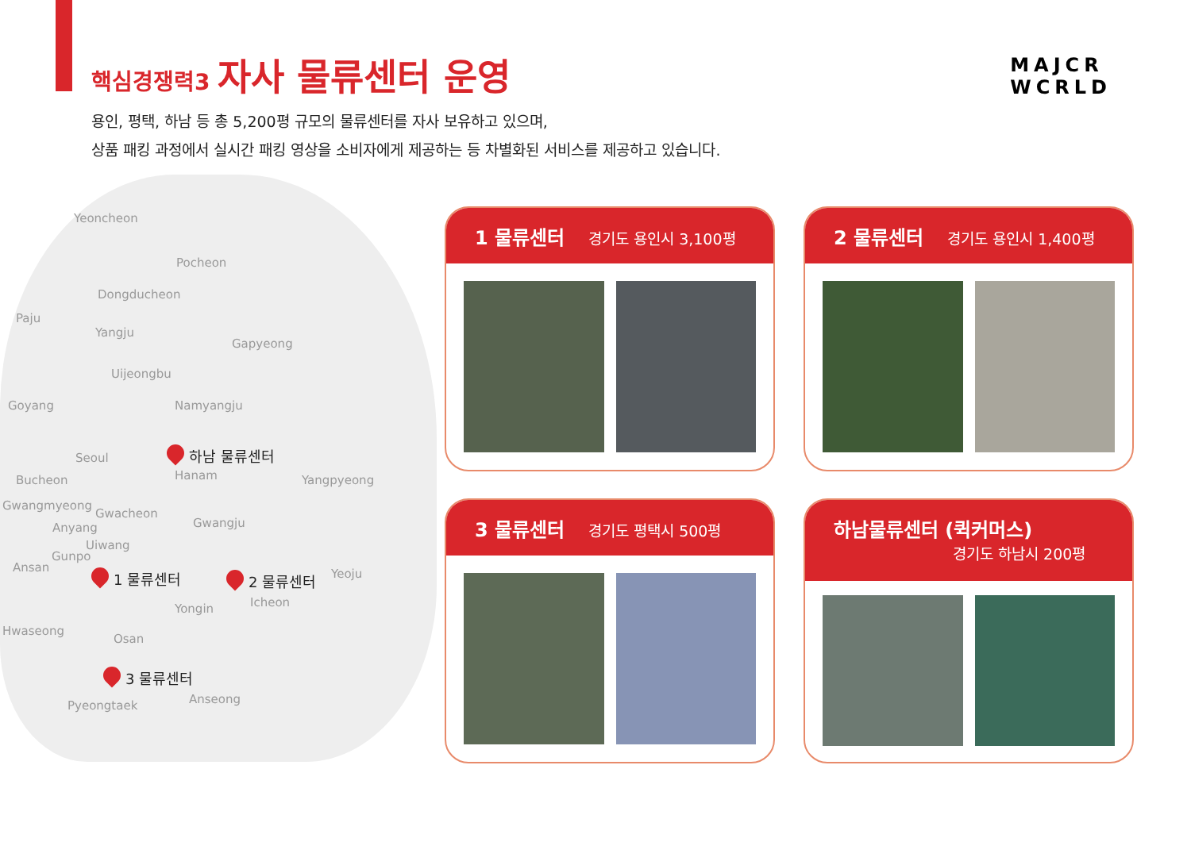핵심경쟁력3 자사 물류센터 운영
MAJCR
WCRLD
용인, 평택, 하남 등 총 5,200평 규모의 물류센터를 자사 보유하고 있으며,
상품 패킹 과정에서 실시간 패킹 영상을 소비자에게 제공하는 등 차별화된 서비스를 제공하고 있습니다.
Yeoncheon
Pocheon
Dongducheon
Paju
Yangju
Gapyeong
Uijeongbu
Goyang Namyangju
Seoul
Bucheon Hanam Yangpyeong
Gwangmyeong
Gwacheon
Gwangju
Anyang
Uiwang
Gunpo
Ansan Yeoju
Icheon
Yongin
Hwaseong
Osan
Pyeongtaek Anseong
하남 물류센터
1 물류센터 2 물류센터
3 물류센터
1 물류센터 경기도 용인시 3,100평 2 물류센터 경기도 용인시 1,400평
3 물류센터 경기도 평택시 500평
하남물류센터 (퀵커머스)
경기도 하남시 200평